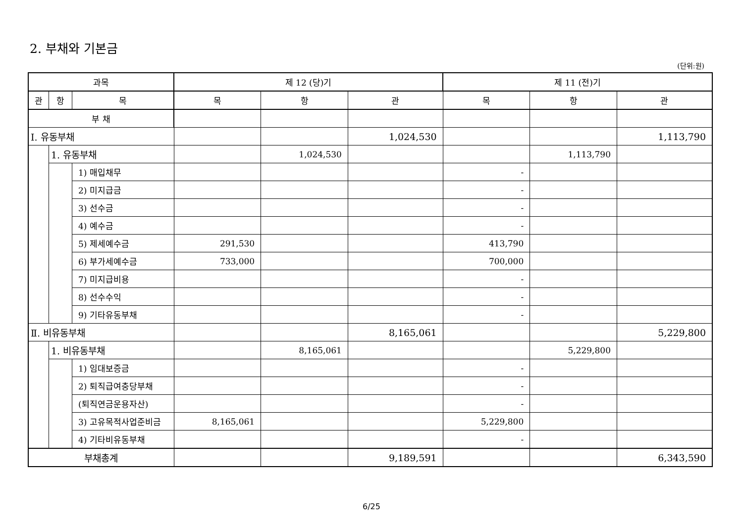2. 부채와 기본금
(단위:원)
| 과목 | | | 제 12 (당)기 | | | 제 11 (전)기 | | |
| --- | --- | --- | --- | --- | --- | --- | --- | --- |
| 관 | 항 | 목 | 목 | 항 | 관 | 목 | 항 | 관 |
| 부 채 | | | | | | | | |
| Ⅰ. 유동부채 | | | | | 1,024,530 | | | 1,113,790 |
| | 1. 유동부채 | | | 1,024,530 | | | 1,113,790 | |
| | | 1) 매입채무 | | | | - | | |
| | | 2) 미지급금 | | | | - | | |
| | | 3) 선수금 | | | | - | | |
| | | 4) 예수금 | | | | - | | |
| | | 5) 제세예수금 | 291,530 | | | 413,790 | | |
| | | 6) 부가세예수금 | 733,000 | | | 700,000 | | |
| | | 7) 미지급비용 | | | | - | | |
| | | 8) 선수수익 | | | | - | | |
| | | 9) 기타유동부채 | | | | - | | |
| Ⅱ. 비유동부채 | | | | | 8,165,061 | | | 5,229,800 |
| | 1. 비유동부채 | | | 8,165,061 | | | 5,229,800 | |
| | | 1) 임대보증금 | | | | - | | |
| | | 2) 퇴직급여충당부채 | | | | - | | |
| | | (퇴직연금운용자산) | | | | - | | |
| | | 3) 고유목적사업준비금 | 8,165,061 | | | 5,229,800 | | |
| | | 4) 기타비유동부채 | | | | - | | |
| 부채총계 | | | | | 9,189,591 | | | 6,343,590 |
6/25